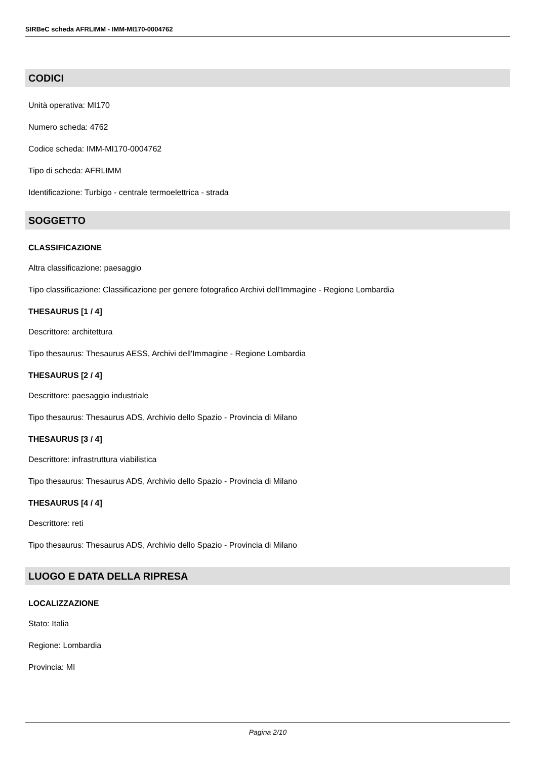SIRBeC scheda AFRLIMM - IMM-MI170-0004762
CODICI
Unità operativa: MI170
Numero scheda: 4762
Codice scheda: IMM-MI170-0004762
Tipo di scheda: AFRLIMM
Identificazione: Turbigo - centrale termoelettrica - strada
SOGGETTO
CLASSIFICAZIONE
Altra classificazione: paesaggio
Tipo classificazione: Classificazione per genere fotografico Archivi dell'Immagine - Regione Lombardia
THESAURUS [1 / 4]
Descrittore: architettura
Tipo thesaurus: Thesaurus AESS, Archivi dell'Immagine - Regione Lombardia
THESAURUS [2 / 4]
Descrittore: paesaggio industriale
Tipo thesaurus: Thesaurus ADS, Archivio dello Spazio - Provincia di Milano
THESAURUS [3 / 4]
Descrittore: infrastruttura viabilistica
Tipo thesaurus: Thesaurus ADS, Archivio dello Spazio - Provincia di Milano
THESAURUS [4 / 4]
Descrittore: reti
Tipo thesaurus: Thesaurus ADS, Archivio dello Spazio - Provincia di Milano
LUOGO E DATA DELLA RIPRESA
LOCALIZZAZIONE
Stato: Italia
Regione: Lombardia
Provincia: MI
Pagina 2/10